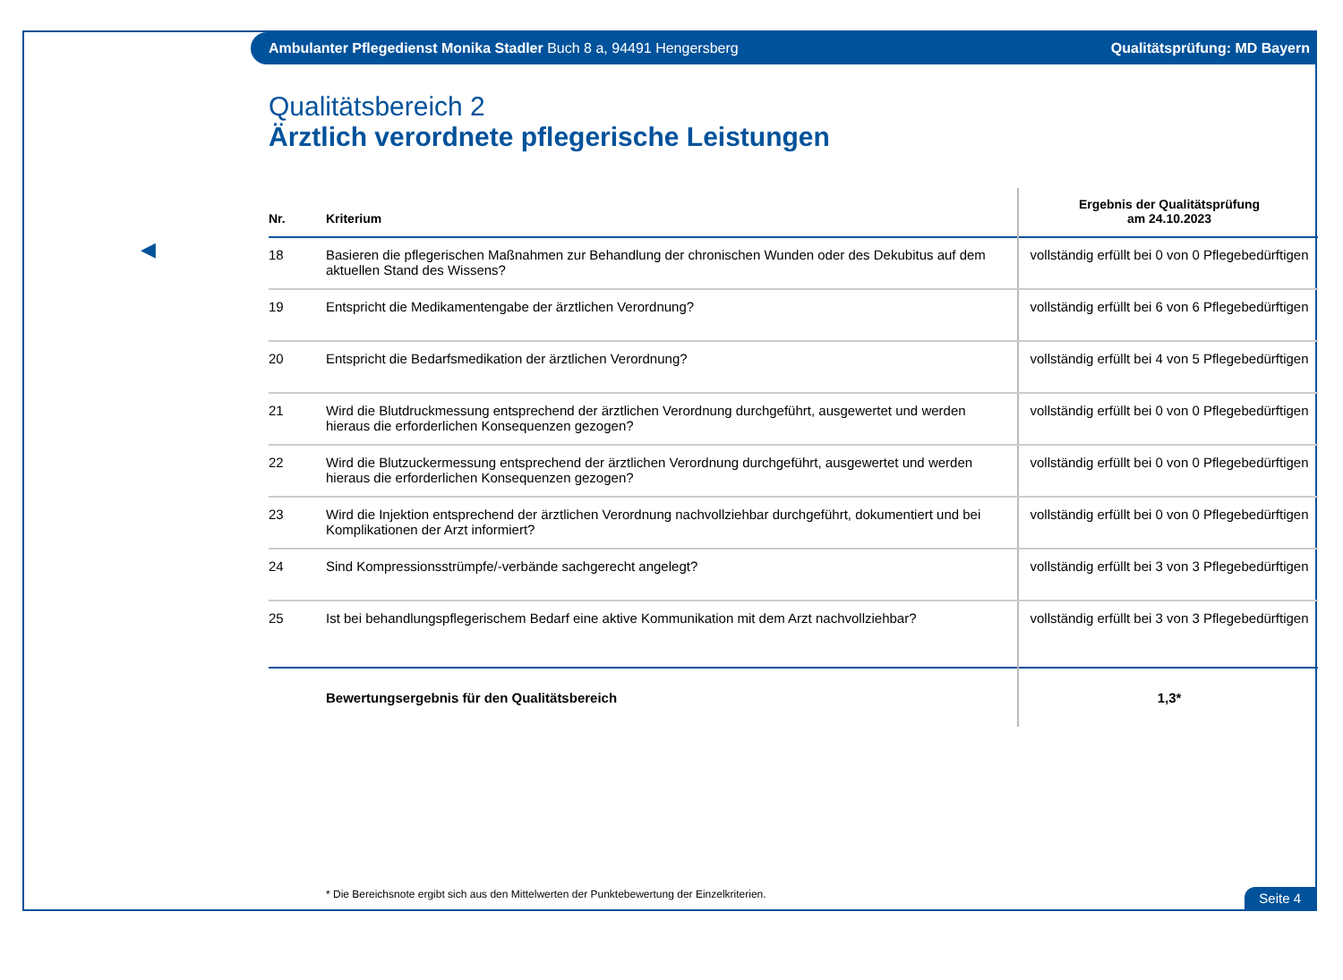Ambulanter Pflegedienst Monika Stadler Buch 8 a, 94491 Hengersberg Qualitätsprüfung: MD Bayern
◀
Qualitätsbereich 2
Ärztlich verordnete pflegerische Leistungen
| Nr. | Kriterium | Ergebnis der Qualitätsprüfung am 24.10.2023 |
| --- | --- | --- |
| 18 | Basieren die pflegerischen Maßnahmen zur Behandlung der chronischen Wunden oder des Dekubitus auf dem aktuellen Stand des Wissens? | vollständig erfüllt bei 0 von 0 Pflegebedürftigen |
| 19 | Entspricht die Medikamentengabe der ärztlichen Verordnung? | vollständig erfüllt bei 6 von 6 Pflegebedürftigen |
| 20 | Entspricht die Bedarfsmedikation der ärztlichen Verordnung? | vollständig erfüllt bei 4 von 5 Pflegebedürftigen |
| 21 | Wird die Blutdruckmessung entsprechend der ärztlichen Verordnung durchgeführt, ausgewertet und werden hieraus die erforderlichen Konsequenzen gezogen? | vollständig erfüllt bei 0 von 0 Pflegebedürftigen |
| 22 | Wird die Blutzuckermessung entsprechend der ärztlichen Verordnung durchgeführt, ausgewertet und werden hieraus die erforderlichen Konsequenzen gezogen? | vollständig erfüllt bei 0 von 0 Pflegebedürftigen |
| 23 | Wird die Injektion entsprechend der ärztlichen Verordnung nachvollziehbar durchgeführt, dokumentiert und bei Komplikationen der Arzt informiert? | vollständig erfüllt bei 0 von 0 Pflegebedürftigen |
| 24 | Sind Kompressionsstrümpfe/-verbände sachgerecht angelegt? | vollständig erfüllt bei 3 von 3 Pflegebedürftigen |
| 25 | Ist bei behandlungspflegerischem Bedarf eine aktive Kommunikation mit dem Arzt nachvollziehbar? | vollständig erfüllt bei 3 von 3 Pflegebedürftigen |
| | Bewertungsergebnis für den Qualitätsbereich | 1,3* |
* Die Bereichsnote ergibt sich aus den Mittelwerten der Punktebewertung der Einzelkriterien.
Seite 4